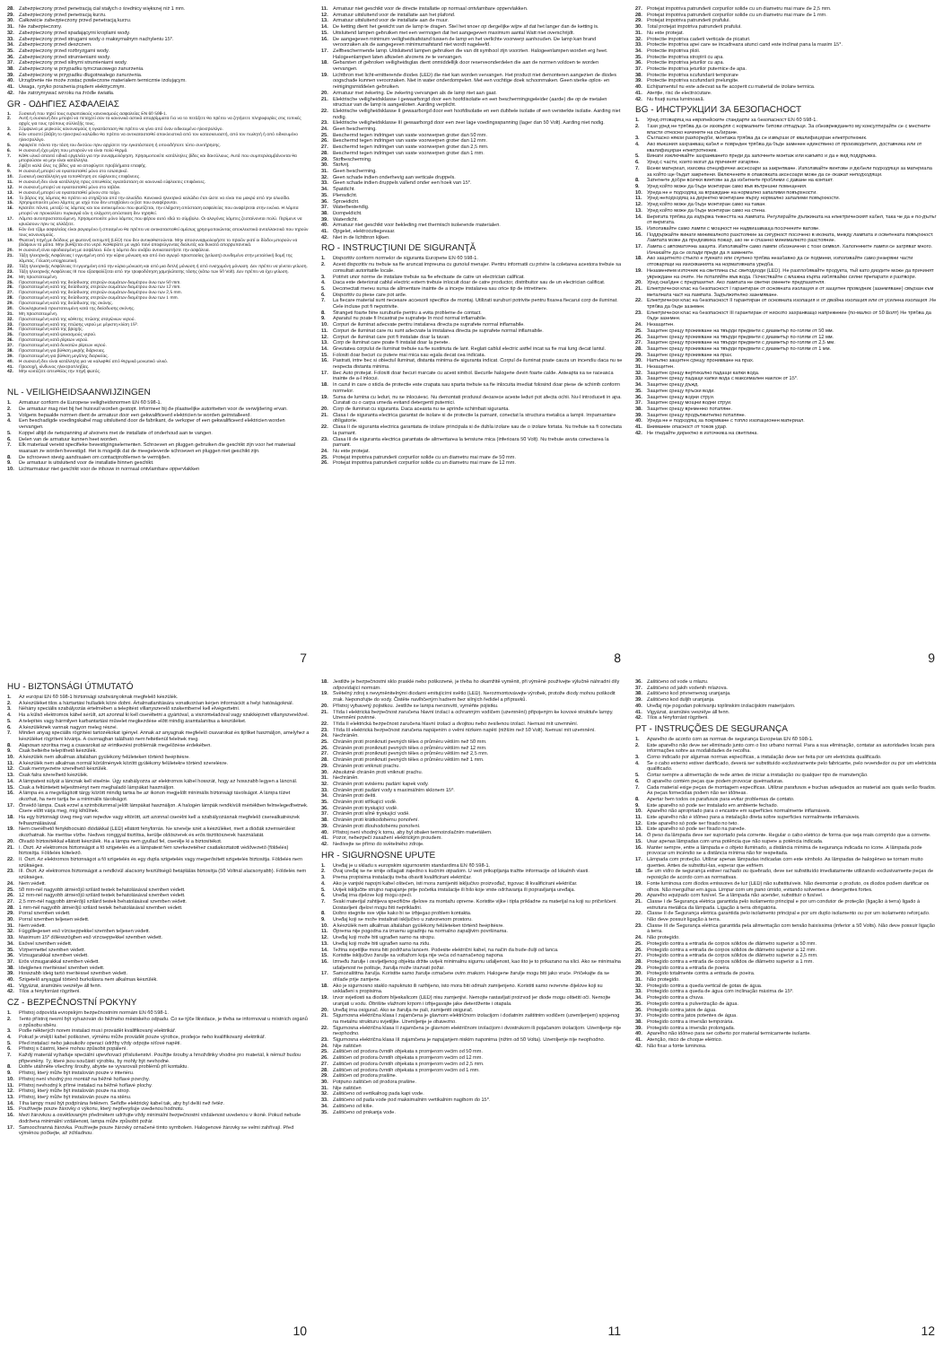28. Zabezpieczony przed penetracją ciał stałych o średnicy większej niż 1 mm.
29. Zabezpieczony przed penetracją kurzu.
30. Całkowicie zabezpieczony przed penetracją kurzu.
31. Nie zabezpieczony.
32. Zabezpieczony przed spadającymi kroplami wody.
33. Zabezpieczony przed strugami wody o maksymalnym nachyleniu 15°.
34. Zabezpieczony przed deszczem.
35. Zabezpieczony przed rozbryzgami wody.
36. Zabezpieczony przed strumieniami wody.
37. Zabezpieczony przed silnymi strumieniami wody.
38. Zabezpieczony w przypadku tymczasowego zanurzenia.
39. Zabezpieczony w przypadku długotrwałego zanurzenia.
40. Urządzenie nie może zostac powleczone materiałem termicznie izolującym.
41. Uwaga, ryzyko porażenia prądem elektrycznym.
42. Nie zatrzymywać wzroku na źródle światła.
GR - ΟΔΗΓΙΕΣ ΑΣΦΑΛΕΙΑΣ
1. Συσκευή που τηρεί τους ευρωπαϊκούς κανονισμούς ασφαλείας EN 60 598-1.
2. Αυτή η συσκευή δεν μπορεί να πεταχτεί σαν τα κανονικά αστικά απορρίμματα Για να τα πετάξετε θα πρέπει να ζητήσετε πληροφορίες στις τοπικές αρχές για τους τρόπους σύλλεξής τους.
3. Σύμφωνα με μερικούς κανονισμούς η εγκατάσταση θα πρέπει να γίνει από έναν ειδικευμένο ηλεκτρολόγο.
4. Εάν υποστεί βλάβη το ηλεκτρικό καλώδιο θα πρέπει να αντικατασταθεί αποκλειστικά από τον κατασκευαστή, από τον πωλητή ή από ειδικευμένο ηλεκτρολόγο.
5. Αφαιρείτε πάντα την τάση του δικτύου πριν αρχίσετε την εγκατάσταση ή οποιοδήποτε τύπο συντήρησης.
6. Η συσκευή έχει μέρη που μπορούν να είναι πολύ θερμά.
7. Κάθε υλικό απαιτεί ειδικά εργαλεία για την συναρμολόγηση. Χρησιμοποιείτε κατάλληλες βίδες και δακτύλιους. Αυτά που συμπεριλαμβάνονται θα μπορούσαν να μην είναι κατάλληλα.
8. Σφίξτε καλά όλες τις βίδες για να αποφύγετε προβλήματα επαφής.
9. Η συσκευή μπορεί να εγκατασταθεί μόνο στο εσωτερικό.
10. Συσκευή ακατάλληλη για τοποθέτηση σε εύφλεκτες επιφάνειες.
11. Η συσκευή δεν είναι κατάλληλη προς απευθείας εγκατάσταση σε κανονικά εύφλεκτες επιφάνειες.
12. Η συσκευή μπορεί να εγκατασταθεί μόνο στο ταβάνι.
13. Η συσκευή μπορεί να εγκατασταθεί μόνον στο τοίχο.
14. Το βάρος της λάμπας θα πρέπει να στηρίζεται από την αλυσίδα. Κανονικό ηλεκτρικό καλώδιο έτσι ώστε να είναι πιο μακρύ από την αλυσίδα.
15. Χρησιμοποιείτε μόνο λάμπες με ισχύ που δεν υπερβαίνει οι βατ που αναφέρονται.
16. Κρατάτε πάντα, μεταξύ τις λάμπας και του αντικειμένου που φωτίζεται, την ελάχιστη απόσταση ασφαλείας που αναφέρεται στην εικόνα. Η λάμπα μπορεί να προκαλέσει πυρκαγιά εάν η ελάχιστη απόσταση δεν τηρηθεί.
17. Λάμπα αυτοπροστατευόμενη. Χρησιμοποιείτε μόνο λάμπες που φέρου αυτό εδώ το σύμβολο. Οι αλογόνες λάμπες ζεσταίνονται πολύ. Περίμενε να κρυώσουν πριν τις αλλάξετε.
18. Εάν ένα τζάμι ασφαλείας είναι ραγισμένο ή σπασμένο θα πρέπει να αντικατασταθεί αμέσως χρησιμοποιώντας αποκλειστικά ανταλλακτικά που τηρούν τους κανονισμούς.
19. Φωτεινή πηγή με διόδους με φωτεινή εκπομπή (LED) που δεν αντικαθιστούνται. Μην αποσυναρμολογήστε το προϊόν γιατί οι δίοδοι μπορούν να βλάψουν τα μάτια. Μην βυθίζεται στο νερό. Καθαρίστε με υγρό πανί αποφεύγοντας διαλυτές και δυνατά απορρυπαντικά.
20. Η συσκευή είναι εφοδιασμένη με ασφάλεια. Εάν η λάμπα δεν ανάβει αντικαταστήστε την ασφάλεια.
21. Τάξη ηλεκτρικής Ασφάλειας I εγγυημένη από την κύρια μόνωση και από ένα αγωγό προστασίας (γείωση) συνδεμένο στην μεταλλική δομή της λάμπας. Γείωση υποχρεωτική.
22. Τάξη ηλεκτρικής Ασφάλειας II εγγυημένη από την κύρια μόνωση και από μια διπλή μόνωση ή από ενισχυμένη μόνωση. Δεν πρέπει να γίνεται γείωση.
23. Τάξη ηλεκτρικής Ασφάλειας III που εξασφαλίζεται από την τροφοδότηση χαμηλώτατης τάσης (κάτω των 50 Volt). Δεν πρέπει να έχει γείωση.
24. Μη προστατευμένη.
25. Προστατευμένη κατά της διείσδυσης στερεών σωμάτων διαμέτρου άνω των 50 mm.
26. Προστατευμένη κατά της διείσδυσης στερεών σωμάτων διαμέτρου άνω των 12 mm.
27. Προστατευμένη κατά της διείσδυσης στερεών σωμάτων διαμέτρου άνω των 2,5 mm.
28. Προστατευμένη κατά της διείσδυσης στερεών σωμάτων διαμέτρου άνω των 1 mm.
29. Προστατευμένη κατά της διείσδυσης της σκόνης.
30. Ολοκληρωτικά προστατευμένη κατά της διείσδυσης σκόνης.
31. Μη προστατευμένη.
32. Προστατευμένη κατά της κάθετης πτώσης σταγώνων νερού.
33. Προστατευμένη κατά της πτώσης νερού με μέγιστη κλίση 15º.
34. Προστατευμένη κατά της βροχής.
35. Προστατευμένη κατά ψεκασμούς νερού.
36. Προστατευμένη κατά ρίψεων νερού.
37. Προστατευμένη κατά δυνατών ρίψεων νερού.
38. Προστατευμένη για βύθιση μικρής διάρκειας.
39. Προστατευμένη για βύθιση μεγάλης διαρκείας.
40. Η συσκευή δεν είναι κατάλληλη για να καλυφθεί από θερμικά μονωτικό υλικό.
41. Προσοχή, κίνδυνος ηλεκτροπληξίας.
42. Μην κοιτάζετε απευθείας την πηγή φωτός.
NL - VEILIGHEIDSAANWIJZINGEN
1. Armatuur conform de Europese veiligheidsnormen EN 60 598-1.
2. De armatuur mag niet bij het huisvuil worden gestopt. Informeer bij de plaatselijke autoriteiten voor de verwijdering ervan.
3. Volgens bepaalde normen dient de armatuur door een gekwalificeerd elektricien te worden geïnstalleerd.
4. Een beschadigde voedingskabel mag uitsluitend door de fabrikant, de verkoper of een gekwalificeerd elektricien worden vervangen.
5. Koppel altijd de netspanning af alvorens met de installatie of onderhoud aan te vangen.
6. Delen van de armatuur kunnen heet worden.
7. Elk materiaal vereist specifieke bevestigingselementen. Schroeven en pluggen gebruiken die geschikt zijn voor het materiaal waaraan ze worden bevestigd. Het is mogelijk dat de meegeleverde schroeven en pluggen niet geschikt zijn.
8. De schroeven stevig aandraaien om contactproblemen te vermijden.
9. De armatuur is uitsluitend voor de installatie binnen geschikt.
10. Lichtarmatuur niet geschikt voor de inbouw in normaal ontvlambare oppervlakken
7
11. Armatuur niet geschikt voor de directe installatie op normaal ontvlambare oppervlakken.
12. Armatuur uitsluitend voor de installatie aan het plafond.
13. Armatuur uitsluitend voor de installatie aan de muur.
14. De ketting dient het gewicht van de lamp te dragen. Stel het snoer op dergelijke wijze af dat het langer dan de ketting is.
15. Uitsluitend lampen gebruiken met een vermogen dat het aangegeven maximum aantal Watt niet overschrijdt.
16. De aangegeven minimum veiligheidsafstand tussen de lamp en het verlichte voorwerp aanhouden. De lamp kan brand veroorzaken als de aangegeven minimumafstand niet wordt nageleefd.
17. Zelfbeschermende lamp. Uitsluitend lampen gebruiken die van dit symbool zijn voorzien. Halogeenlampen worden erg heet. Halogeenlampen laten afkoelen alvorens ze te vervangen.
18. Gebarsten of gebroken veiligheidsglas dient onmiddellijk door reserveonderdelen die aan de normen voldoen te worden vervangen.
19. Lichtbron met licht-emitterende diodes (LED) die niet kan worden vervangen. Het product niet demonteren aangezien de diodes oogschade kunnen veroorzaken. Niet in water onderdompelen. Met een vochtige doek schoonmaken. Geen sterke oplos- en reinigingsmiddelen gebruiken.
20. Armatuur met zekering. De zekering vervangen als de lamp niet aan gaat.
21. Elektrische veiligheidsklasse I gewaarborgd door een hoofdisolatie en een beschermingsgeleider (aarde) die op de metalen structuur van de lamp is aangesloten. Aarding verplicht.
22. Elektrische veiligheidsklasse II gewaarborgd door een hoofdisolatie en een dubbele isolatie of een versterkte isolatie. Aarding niet nodig.
23. Elektrische veiligheidsklasse III gewaarborgd door een zeer lage voedingsspanning (lager dan 50 Volt). Aarding niet nodig.
24. Geen bescherming.
25. Beschermd tegen indringen van vaste voorwerpen groter dan 50 mm.
26. Beschermd tegen indringen van vaste voorwerpen groter dan 12 mm.
27. Beschermd tegen indringen van vaste voorwerpen groter dan 2,5 mm.
28. Beschermd tegen indringen van vaste voorwerpen groter dan 1 mm.
29. Stofbescherming.
30. Stofvrij.
31. Geen bescherming.
32. Geen schade indien onderhevig aan verticale druppels.
33. Geen schade indien druppels vallend onder een hoek van 15°.
34. Spatdicht.
35. Plensdicht.
36. Sproeidicht.
37. Waterbestendig.
38. Dompeldicht.
39. Waterdicht.
40. Armatuur niet geschikt voor bekleding met thermisch isolerende materialen.
41. Opgelet, elektrocutiegevaar.
42. Niet in de lichtbron kijken.
RO - INSTRUCŢIUNI DE SIGURANŢĂ
1. Dispozitiv conform normelor de siguranta Europene EN 60 598-1.
2. Acest dispozitiv nu trebuie sa fie aruncat impreuna cu gunoiul menajer. Pentru informatii cu privire la coletarea acestora trebuie sa consultati autoritatile locale.
3. Potrivit unor norme de instalare trebuie sa fie efectuate de catre un electrician calificat.
4. Daca este deteriorat cablul electric extern trebuie inlocuit doar de catre productor, distribuitor sau de un electrician calificat.
5. Deconectati mereu sursa de alimentare inainte de a incepe instalarea sau orice tip de intretinere.
6. Dispozitiv cu piese care pot arde.
7. La fiecare material sunt necesare accesorii specifice de montaj. Utilizati suruburi potrivite pentru fixarea fiecarui corp de iluminat. Cele incluse pot fi nepotrivite.
8. Strangeti foarte bine suruburile pentru a evita probleme de contact.
9. Aparatul nu poate fi încastrat pe suprafeţe în mod normal inflamabile.
10. Corpuri de iluminat adecvate pentru instalarea directa pe suprafete normal inflamabile.
11. Corpuri de iluminat care nu sunt adecvate la instalarea directa pe suprafete normal inflamabile.
12. Corpuri de iluminat care pot fi instalate doar la tavan.
13. Corp de iluminat care poate fi instalat doar la perete.
14. Greutatea corpului de iluminat trebuie sa fie sustinuta de lant. Reglati cablul electric astfel incat sa fie mai lung decat lantul.
15. Folositi doar becuri cu putere mai mica sau egala decat cea indicata.
16. Pastrati, intre bec si obiectul iluminat, distanta minima de siguranta indicat. Corpul de iluminat poate cauza un incendiu daca nu se respecta distanta minima.
17. Bec Auto protejat. Folositi doar becuri marcate cu acest simbol. Becurile halogene devin foarte calde. Asteapta sa se raceasca inainte de a-l inlocui.
18. In cazul in care o sticla de protectie este crapata sau sparta trebuie sa fie inlocuita imediat folosind doar piese de schimb conform normelor.
19. Sursa de lumina cu leduri, nu se inlocuiesc. Nu demontati produsul deoarece aceste leduri pot afecta ochii. Nu-l introduceti in apa. Curatati cu o carpa umeda evitand detergenti puternici.
20. Corp de iluminat cu siguranta. Daca aceasta nu se aprinde schimbati siguranta.
21. Clasa I de siguranta electrica garantat de isolare si de protectie la pamant, conectat la structura metalica a lampii. Impamantare obligatorie.
22. Clasa II de siguranta electrica garantata de izolare principala si de dubla izolare sau de o izolare fortata. Nu trebuie sa fi conectata la pamant.
23. Clasa III de siguranta electrica garantata de alimentarea la tensiune mica (inferioara 50 Volt). Nu trebuie avuta conectarea la pamant.
24. Nu este protejat.
25. Protejat impotriva patrunderii corpurilor solide cu un diametru mai mare de 50 mm.
26. Protejat impotriva patrunderii corpurilor solide cu un diametru mai mare de 12 mm.
8
27. Protejat impotriva patrunderii corpurilor solide cu un diametru mai mare de 2,5 mm.
28. Protejat impotriva patrunderii corpurilor solide cu un diametru mai mare de 1 mm.
29. Protejat impotriva patrunderii prafului.
30. Total protejat impotriva patrunderii prafului.
31. Nu este protejat.
32. Protectie impotriva caderii verticale de picaturi.
33. Protectie impotriva apei care se incadreaza atunci cand este inclinat pana la maxim 15°.
34. Protectie impotriva ploii.
35. Protectie impotriva stropirii cu apa.
36. Protectie impotriva jeturilor cu apa.
37. Protectie impotriva jeturilor puternice de apa.
38. Protectie impotriva scufundarii temporare
39. Protectie impotriva scufundarii prelungite.
40. Echipamentul nu este adecvat sa fie acoperit cu material de izolare termica.
41. Atenţie, risc de electrocutare.
42. Nu fixaţi sursa luminoasă.
BG - ИНСТРУКЦИИ ЗА БЕЗОПАСНОСТ
1. Уред отговарящ на европейските стандарти за безопасност EN 60 598-1.
2. Тази уред не трябва да се изхвърля с нормалните битови отпадъци. За обезвреждането му консултирайте се с местните власти относно начините на събиране.
3. Съгласно някои разпоредби, монтажа трябва да се извърши от квалифициран електротехник.
4. Ако външния захранващ кабел е повреден трябва да бъде заменен единствено от производителя, доставчика или от квалифициран електротехник.
5. Винаги изключвайте захранването преди да започнете монтаж или какъвто и да е вид поддръжка.
6. Уред с части, които могат да причинят изгаряне.
7. Всеки материал, изисква специфични аксесоари за закрепване. Използвайте винтове и дюбели подходящи за материала за който ще бъдат закрепени. Включените в опаковката аксесоари може да се окажат неподходящи.
8. Затегнете добре всички винтове за да избегнете проблеми с даване на контакт.
9. Уред който може да бъде монтиран само във вътрешни помещения.
10. Уреда не е подходящ за вграждане на нормално запалими повърхности.
11. Уред неподходящ за директно монтиране върху нормално запалими повърхности.
12. Уред който може да бъде монтиран само на таван.
13. Уред който може да бъде монтиран само на стена.
14. Веригата трябва да издържа тежестта на лампата. Регулирайте дължината на електрическият кабел, така че да е по-дълъг от веригата.
15. Използвайте само лампи с мощност не надвишаваща посочените ватове.
16. Поддържайте винаги минималното разстояние за сигурност посочено в иконата, между лампата и осветената повърхност. Лампата може да предизвика пожар, ако не е спазено минималното разстояние.
17. Лампа с автоматична защита. Използвайте само лампи обозначени с този символ. Халогенните лампи се загряват много. Изчакайте да се охлади преди да я замените.
18. Ако защитното стъкло е пукнато или счупено трябва незабавно да се подмени, използвайте само резервни части отговарящи на изискванията на нормативната уредба.
19. Незаменяем източник на светлина със светодиоди (LED). Не разглобявайте продукта, тъй като диодите може да причинят увреждане на очите. Не потапяйте във вода. Почиствайте с влажна кърпа избягвайки силни препарати и разтвори.
20. Уред снабден с предпазител. Ако лампата не светни сменете предпазителя.
21. Електрически клас на безопасност I гарантиран от основната изолация и от защитен проводник (заземяване) свързан към металната част на лампата. Задължително заземяване.
22. Електрически клас на безопасност II гарантиран от основната изолация и от двойна изолация или от усилена изолация .Не трябва да бъде заземен.
23. Електрически клас на безопасност III гарантиран от ниското захранващо напрежение (по-малко от 50 Волт) Не трябва да бъде заземен.
24. Незащитен.
25. Защитен срещу проникване на твърди предмети с диаметър по-голям от 50 мм.
26. Защитен срещу проникване на твърди предмети с диаметър по-голям от 12 мм.
27. Защитен срещу проникване на твърди предмети с диаметър по-голям от 2,5 мм.
28. Защитен срещу проникване на твърди предмети с диаметър по-голям от 1 мм.
29. Защитен срещу проникване на прах.
30. Напълно защитен срещу проникване на прах.
31. Незащитен.
32. Защитен срещу вертикално падащи капки вода.
33. Защитен срещу падащи капки вода с максимален наклон от 15°.
34. Защитен срещу дъжд.
35. Защитен срещу пръски води.
36. Защитен срещу водни струи.
37. Защитен срещу мощни водни струи.
38. Защитен срещу временно потапяне.
39. Защитен срещу продължително потапяне.
40. Уреда не е подходящ за покриване с топло изолационен материал.
41. Внимание опасност от токов удар.
42. Не гледайте директно в източника на светлина.
9
HU - BIZTONSÁGI ÚTMUTATÓ
1. Az európai EN 60 598-1 biztonsági szabványoknak megfelelő készülék.
2. A készüléket tilos a háztartási hulladék közé dobni. Ártalmatlanítására vonatkozóan kérjen információt a helyi hatóságoknál.
3. Néhány speciális szabályozás értelmében a telepítést villanyszerelő szakemberrel kell elvégeztetni.
4. Ha a külső elektromos kábel sérült, azt azonnal ki kell cseréltetni a gyártóval, a viszonteladóval vagy szakképzett villanyszerelővel.
5. A telepítés vagy bármilyen karbantartási művelet megkezdése előtt mindig áramtalanítsa a készüléket.
6. A készüléknek vannak nagyon meleg részei.
7. Minden anyag speciális rögzítési tartozékokat igényel. Annak az anyagnak megfelelő csavarokat és tipliket használjon, amelyhez a készüléket rögzíteni kívánja. A csomagban található nem feltétlenül felelnek meg.
8. Alaposan szorítsa meg a csavarokat az érintkezési problémák megelőzése érdekében.
9. Csak beltérbe telepíthető készülék.
10. A készülék nem alkalmas általában gyúlékony felületeken történő beépítésre.
11. A készülék nem alkalmas normál körülmények között gyúlékony felületekre történő szerelésre.
12. Csak mennyezetre szerelhető készülék.
13. Csak falra szerelhető készülék.
14. A lámpatest súlyát a láncnak kell viselnie. Úgy szabályozza az elektromos kábel hosszát, hogy az hosszabb legyen a láncnál.
15. Csak a feltüntetett teljesítményt nem meghaladó lámpákat használjon.
16. A lámpa és a megvilágított tárgy között mindig tartsa be az ikonon megjelölt minimális biztonsági távolságot. A lámpa tüzet okozhat, ha nem tartja be a minimális távolságot.
17. Önvédő lámpa. Csak ezzel a szimbólummal jelölt lámpákat használjon. A halogén lámpák rendkívüli mértékben felmelegedhetnek. Csere előtt várja meg, míg kihűlnek.
18. Ha egy biztonsági üveg meg van repedve vagy eltörött, azt azonnal cserélni kell a szabályozásnak megfelelő cserealkatrészek felhasználásával.
19. Nem cserélhető fénykibocsátó diódákkal (LED) ellátott fényforrás. Ne szerelje szét a készüléket, mert a diódák szemsérülést okozhatnak. Ne merítse vízbe. Nedves ronggyal tisztítsa, kerülje oldószerek és erős tisztítószerek használatát.
20. Olvadó biztosítékkal ellátott készülék. Ha a lámpa nem gyullad fel, cserélje ki a biztosítékot.
21. I. Oszt. Az elektromos biztonságot a fő szigetelés és a lámpatest fém szerkezetéhez csatlakoztatott védővezető (földelés) biztosítja. Földelés kötelező.
22. II. Oszt. Az elektromos biztonságot a fő szigetelés és egy dupla szigetelés vagy megerősített szigetelés biztosítja. Földelés nem szükséges.
23. III. Oszt. Az elektromos biztonságot a rendkívül alacsony feszültségű betáplálás biztosítja (50 Voltnál alacsonyabb). Földelés nem szükséges.
24. Nem védett.
25. 50 mm-nél nagyobb átmérőjű szilárd testek behatolásával szemben védett.
26. 12 mm-nél nagyobb átmérőjű szilárd testek behatolásával szemben védett.
27. 2,5 mm-nél nagyobb átmérőjű szilárd testek behatolásával szemben védett.
28. 1 mm-nél nagyobb átmérőjű szilárd testek behatolásával szemben védett.
29. Porral szemben védett.
30. Porral szemben teljesen védett.
31. Nem védett.
32. Függőlegesen eső vízcseppekkel szemben teljesen védett.
33. Maximum 15º dőlésszögben eső vízcseppekkel szemben védett.
34. Esővel szemben védett.
35. Vízpermettel szemben védett.
36. Vízsugarakkal szemben védett.
37. Erős vízsugarakkal szemben védett.
38. Ideiglenes merítéssel szemben védett.
39. Hosszabb ideig tartó merítéssel szemben védett.
40. Szigetelő anyaggal történő burkolásra nem alkalmas készülék.
41. Vigyázat, áramütés veszélye áll fenn.
42. Tilos a fényforrást rögzíteni.
CZ - BEZPEČNOSTNÍ POKYNY
1. Přístroj odpovídá evropským bezpečnostním normám EN 60 598-1.
2. Tento přístroj nesmí být vyhazován do běžného městského odpadu. Co se týče likvidace, je třeba se informovat u místních orgánů o způsobu sběru.
3. Podle některých norem instalaci musí provádět kvalifikovaný elektrikář.
4. Pokud je vnější kabel poškozen, výměnu může provádět pouze výrobce, prodejce nebo kvalifikovaný elektrikář.
5. Před instalací nebo jakoukoliv operací údržby vždy odpojte síťové napětí.
6. Přístroj s částmi, které mohou způsobit popálení.
7. Každý materiál vyžaduje speciální upevňovací příslušenství. Použijte šrouby a hmoždinky vhodné pro materiál, k němuž budou připevněny. Ty, které jsou součástí výrobku, by mohly být nevhodné.
8. Dobře utáhněte všechny šrouby, abyste se vyvarovali problémů při kontaktu.
9. Přístroj, který může být instalován pouze v interiéru.
10. Přístroj není vhodný pro montáž na běžně hořlavé povrchy.
11. Přístroj nevhodný k přímé instalaci na běžně hořlavé plochy.
12. Přístroj, který může být instalován pouze na strop.
13. Přístroj, který může být instalován pouze na stěnu.
14. Tíha lampy musí být podpírána řetězem. Seřiďte elektrický kabel tak, aby byl delší než řetěz.
15. Používejte pouze žárovky o výkonu, který nepřevyšuje uvedenou hodnotu.
16. Mezi žárovkou a osvětlovaným předmětem udržujte vždy minimální bezpečnostní vzdálenost uvedenou v ikoně. Pokud nebude dodržena minimální vzdálenost, lampa může způsobit požár.
17. Samoochranná žárovka. Používejte pouze žárovky označené tímto symbolem. Halogenové žárovky se velmi zahřívají. Před výměnou počkejte, až zchladnou.
10
18. Jestliže je bezpečnostní sklo prasklé nebo poškozené, je třeba ho okamžitě vyměnit, při výměně používejte výlučně náhradní díly odpovídající normám.
19. Světelný zdroj s nevyměnitelnými diodami emitujícími světlo (LED). Nerozmontovávejte výrobek, protože diody mohou poškodit zrak. Neponořujte do vody. Čistěte navlhčeným hadrem bez silných ředidel a přípravků.
20. Přístroj vybavený pojistkou. Jestliže se lampa nerozsvítí, vyměňte pojistku.
21. Třída I elektrická bezpečnost zaručena hlavní izolací a ochranným vodičem (uzemnění) připojeným ke kovové struktuře lampy. Uzemnění povinné.
22. Třída II elektrická bezpečnost zaručena hlavní izolací a dvojitou nebo zesílenou izolací. Nemusí mít uzemnění.
23. Třída III elektrická bezpečnost zaručena napájením o velmi nízkém napětí (nižším než 50 Volt). Nemusí mít uzemnění.
24. Nechráněn.
25. Chráněn proti proniknutí pevných těles o průměru větším než 50 mm.
26. Chráněn proti proniknutí pevných těles o průměru větším než 12 mm.
27. Chráněn proti proniknutí pevných těles o průměru větším než 2,5 mm.
28. Chráněn proti proniknutí pevných těles o průměru větším než 1 mm.
29. Chráněn proti vniknutí prachu.
30. Absolutně chráněn proti vniknutí prachu.
31. Nechráněn.
32. Chráněn proti svislému padání kapek vody.
33. Chráněn proti padání vody s maximálním sklonem 15º.
34. Chráněn proti dešti.
35. Chráněn proti stříkající vodě.
36. Chráněn proti tryskající vodě.
37. Chráněn proti silně tryskající vodě.
38. Chráněn proti krátkodobému ponoření.
39. Chráněn proti dlouhodobému ponoření.
40. Přístroj není vhodný k tomu, aby byl obalen termoizolačním materiálem.
41. Pozor, nebezpečí zasažení elektrickým proudem.
42. Nedívejte se přímo do světelného zdroje.
HR - SIGURNOSNE UPUTE
1. Uređaj je u skladu s europskim sigurnosnim standardima EN 60 598-1.
2. Ovaj uređaj se ne smije odlagati zajedno s kućnim otpadom. U vezi prikupljanja tražite informacije od lokalnih vlasti.
3. Prema propisima instalaciju treba obaviti kvalificirani električar.
4. Ako je vanjski napojni kabel oštećen, isti mora zamijeniti isključivo proizvođač, trgovac ili kvalificirani električar.
5. Uvijek isključite strujno napajanje prije početka instalacije ili bilo koje vrste održavanja ili popravljanja uređaja.
6. Uređaj ima djelove koji mogu opeći.
7. Svaki materijal zahtijeva specifične djelove za montažu opreme. Koristite vijke i tipla prikladne za materijal na koji su pričvršćeni. Dostavljeni djelovi mogu biti neprikladni.
8. Dobro stegnite sve vijke kako bi se izbjegao problem kontakta.
9. Uređaj koji se može instalirati isključivo u zatvorenom prostoru.
10. A készülék nem alkalmas általában gyúlékony felületeken történő beépítésre.
11. Oprema nije pogodna za izravnu ugradnju na normalno zapaljivim površinama.
12. Uređaj koji može biti ugrađen samo na stropu.
13. Uređaj koji može biti ugrađen samo na zidu.
14. Težina svjetiljke mora biti podržana lancem. Podesite električni kabel, na način da bude dulji od lanca.
15. Koristite isključivo žarulje sa voltažom koja nije veća od naznačenog napona.
16. Između žarulje i osvijetljenog objekta držite uvijek minimalnu sigurnu udaljenost, kao što je to prikazano na slici. Ako se minimalna udaljenost ne poštuje, žarulja može izazvati požar.
17. Samozaštitna žarulja. Koristite samo žarulje označene ovim znakom. Halogene žarulje mogu biti jako vruće. Pričekajte da se ohlade prije zamjene.
18. Ako je sigurnosno staklo napuknuto ili razbijeno, isto mora biti odmah zamijenjeno. Koristiti samo rezervne dijelove koji su usklađeni s propisima.
19. Izvor svjetlosti sa diodom bljeskalicom (LED) nisu zamjenjivi. Nemojte rastavljati proizvod jer diode mogu oštetiti oči. Nemojte uranjati u vodu. Obrišite vlažnom krpom i izbjegavajte jake deterdžente i otapala.
20. Uređaj ima osigurač. Ako se žarulja ne pali, zamijeniti osigurač.
21. Sigurnosna električna klasa I zajamčena je glavnom električnom izolacijom i dodatnim zaštitnim vodičem (uzemljenjem) spojenog na metalnu strukturu svjetiljke. Uzemljenje je obavezno.
22. Sigurnosna električna klasa II zajamčena je glavnom električnom izolacijom i dvostrukom ili pojačanom izolacijom. Uzemljenje nije neophodno.
23. Sigurnosna električna klasa III zajamčena je napajanjem niskim naponima (nižim od 50 Volta). Uzemljenje nije neophodno.
24. Nije zaštićen
25. Zaštićen od prodora čvrstih objekata s promjerom većim od 50 mm.
26. Zaštićen od prodora čvrstih objekata s promjerom većim od 12 mm.
27. Zaštićen od prodora čvrstih objekata s promjerom većim od 2,5 mm.
28. Zaštićen od prodora čvrstih objekata s promjerom većim od 1 mm.
29. Zaštićen od prodora prašine.
30. Potpuno zaštićen od prodora prašine.
31. Nije zaštićen
32. Zaštićeno od vertikalnog pada kapi vode.
33. Zaštićeno od pada vode pod maksimalnim vertikalnim nagibom do 15°.
34. Zaštićeno od kiše.
35. Zaštićeno od prskanja vode.
11
36. Zaštićeno od vode u mlazu.
37. Zaštićeno od jakih vodenih mlazova.
38. Zaštićeno kod privremenog uranjanja.
39. Zaštićeno kod duljih uranjanja.
40. Uređaj nije pogodan pokrivanju toplinskim izolacijskim materijalom.
41. Vigyázat, áramütés veszélye áll fenn.
42. Tilos a fényforrást rögzíteni.
PT - INSTRUÇÕES DE SEGURANÇA
1. Aparelho de acordo com as normas de segurança Europeias EN 60 598-1.
2. Este aparelho não deve ser eliminado junto com o lixo urbano normal. Para a sua eliminação, contatar as autoridades locais para informações sobre as modalidades de recolha.
3. Como indicado por algumas normas específicas, a instalação deve ser feita por um eletricista qualificado.
4. Se o cabo externo estiver danificado, deverá ser substituído exclusivamente pelo fabricante, pelo revendedor ou por um eletricista qualificado.
5. Cortar sempre a alimentação de rede antes de iniciar a instalação ou qualquer tipo de manutenção.
6. O aparelho contém peças que podem provocar queimaduras.
7. Cada material exige peças de montagem específicas. Utilizar parafusos e buchas adequados ao material aos quais serão fixados. As peças fornecidas podem não ser idôneas.
8. Apertar bem todos os parafusos para evitar problemas de contato.
9. Este aparelho só pode ser instalado em ambiente fechado.
10. Aparelho não apropriado para o encastre em superfícies normalmente inflamáveis.
11. Este aparelho não é idôneo para a instalação direta sobre superfícies normalmente inflamáveis.
12. Este aparelho só pode ser fixado no teto.
13. Este aparelho só pode ser fixado na parede.
14. O peso da lâmpada deve ser suportado pela corrente. Regular o cabo elétrico de forma que seja mais comprido que a corrente.
15. Usar apenas lâmpadas com uma potência que não supere a potência indicada.
16. Manter sempre, entre a lâmpada e o objeto iluminado, a distância mínima de segurança indicada no ícone. A lâmpada pode provocar um incêndio se a distância mínima não for respeitada.
17. Lâmpada com proteção. Utilizar apenas lâmpadas indicadas com este símbolo. As lâmpadas de halogêneo se tornam muito quentes. Antes de substituí-las, esperar que esfriem.
18. Se um vidro de segurança estiver rachado ou quebrado, deve ser substituído imediatamente utilizando exclusivamente peças de reposição de acordo com as normativas.
19. Fonte luminosa com díodos emissores de luz (LED) não substituíveis. Não desmontar o produto, os díodos podem danificar os olhos. Não mergulhar em água. Limpar com um pano úmido, evitando solventes e detergentes fortes.
20. Aparelho equipado com fusível. Se a lâmpada não acender, substituir o fusível.
21. Classe I de Segurança elétrica garantida pelo isolamento principal e por um condutor de proteção (ligação à terra) ligado à estrutura metálica da lâmpada. Ligação à terra obrigatória.
22. Classe II de Segurança elétrica garantida pelo isolamento principal e por um duplo isolamento ou por um isolamento reforçado. Não deve possuir ligação à terra.
23. Classe III de Segurança elétrica garantida pela alimentação com tensão baixíssima (inferior a 50 Volts). Não deve possuir ligação à terra.
24. Não protegido.
25. Protegido contra a entrada de corpos sólidos de diâmetro superior a 50 mm.
26. Protegido contra a entrada de corpos sólidos de diâmetro superior a 12 mm.
27. Protegido contra a entrada de corpos sólidos de diâmetro superior a 2,5 mm.
28. Protegido contra a entrada de corpos sólidos de diâmetro superior a 1 mm.
29. Protegido contra a entrada de poeira.
30. Protegido totalmente contra a entrada de poeira.
31. Não protegido.
32. Protegido contra a queda vertical de gotas de água.
33. Protegido contra a queda de água com inclinação máxima de 15º.
34. Protegido contra a chuva.
35. Protegido contra a pulverização de água.
36. Protegido contra jatos de água.
37. Protegido contra jatos potentes de água.
38. Protegido contra a imersão temporária.
39. Protegido contra a imersão prolongada.
40. Aparelho não idôneo para ser coberto por material termicamente isolante.
41. Atenção, risco de choque elétrico.
42. Não fixar a fonte luminosa.
12